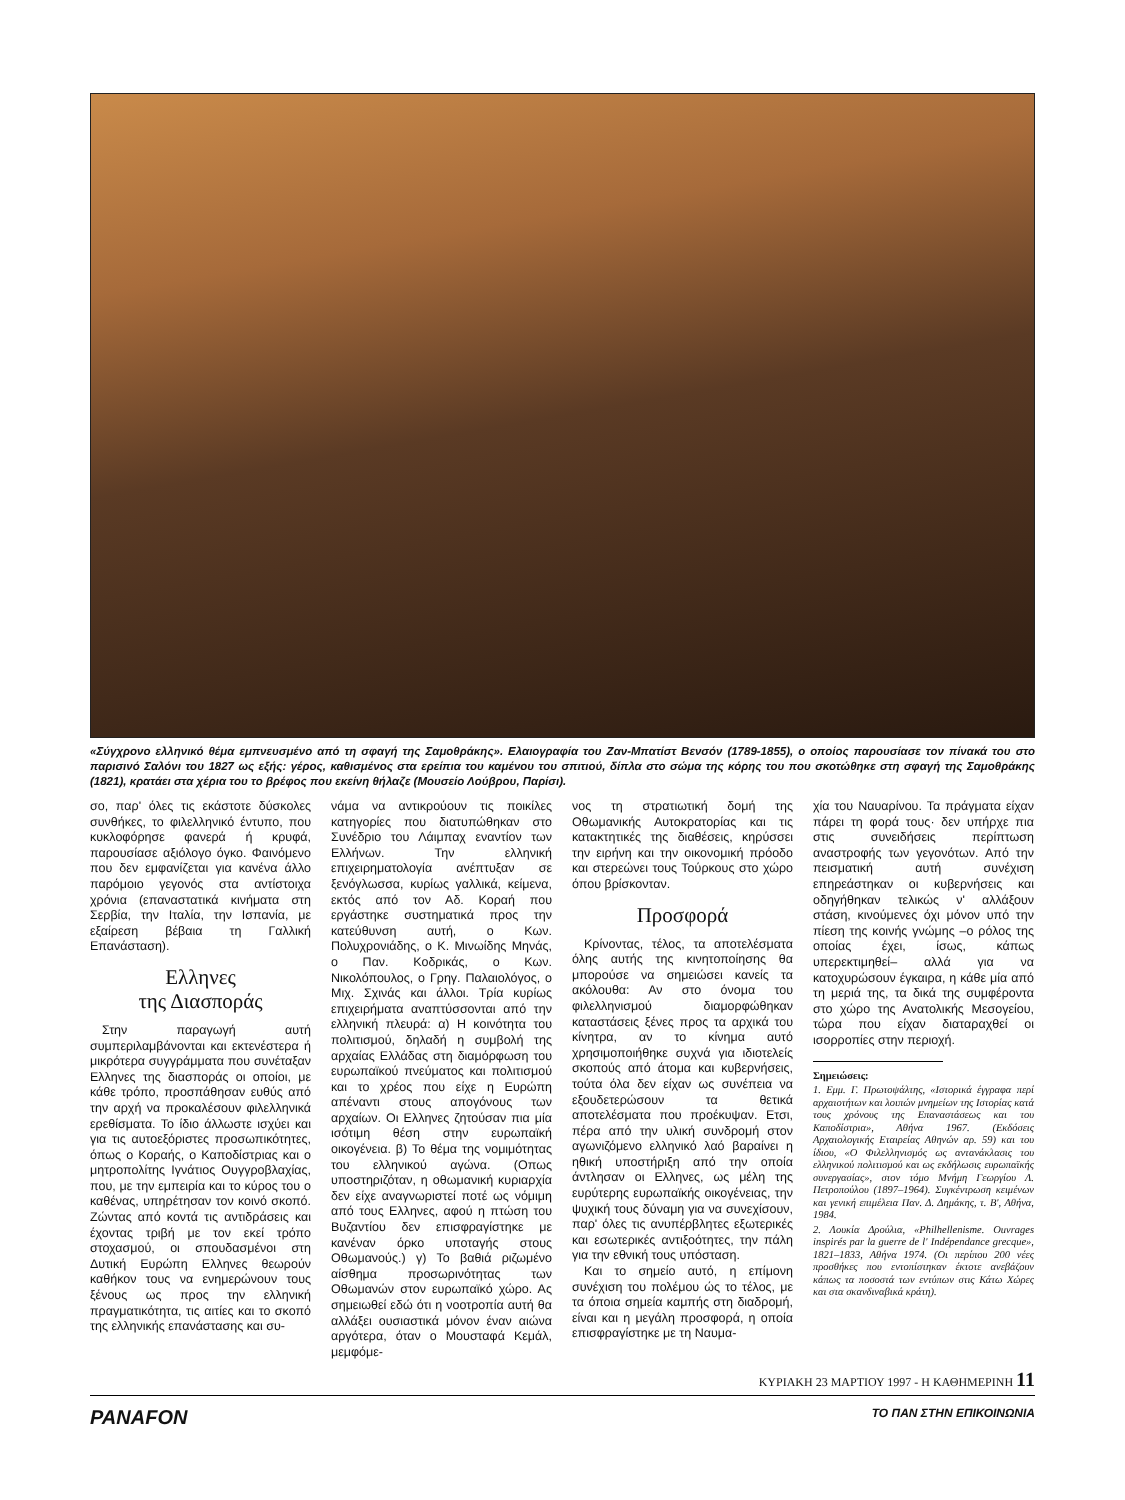«Σύγχρονο ελληνικό θέμα εμπνευσμένο από τη σφαγή της Σαμοθράκης». Ελαιογραφία του Ζαν-Μπατίστ Βενσόν (1789-1855), ο οποίος παρουσίασε τον πίνακά του στο παρισινό Σαλόνι του 1827 ως εξής: γέρος, καθισμένος στα ερείπια του καμένου του σπιτιού, δίπλα στο σώμα της κόρης του που σκοτώθηκε στη σφαγή της Σαμοθράκης (1821), κρατάει στα χέρια του το βρέφος που εκείνη θήλαζε (Μουσείο Λούβρου, Παρίσι).
σο, παρ' όλες τις εκάστοτε δύσκολες συνθήκες, το φιλελληνικό έντυπο, που κυκλοφόρησε φανερά ή κρυφά, παρουσίασε αξιόλογο όγκο. Φαινόμενο που δεν εμφανίζεται για κανένα άλλο παρόμοιο γεγονός στα αντίστοιχα χρόνια (επαναστατικά κινήματα στη Σερβία, την Ιταλία, την Ισπανία, με εξαίρεση βέβαια τη Γαλλική Επανάσταση).
Ελληνες
της Διασποράς
Στην παραγωγή αυτή συμπεριλαμβάνονται και εκτενέστερα ή μικρότερα συγγράμματα που συνέταξαν Ελληνες της διασποράς οι οποίοι, με κάθε τρόπο, προσπάθησαν ευθύς από την αρχή να προκαλέσουν φιλελληνικά ερεθίσματα. Το ίδιο άλλωστε ισχύει και για τις αυτοεξόριστες προσωπικότητες, όπως ο Κοραής, ο Καποδίστριας και ο μητροπολίτης Ιγνάτιος Ουγγροβλαχίας, που, με την εμπειρία και το κύρος του ο καθένας, υπηρέτησαν τον κοινό σκοπό. Ζώντας από κοντά τις αντιδράσεις και έχοντας τριβή με τον εκεί τρόπο στοχασμού, οι σπουδασμένοι στη Δυτική Ευρώπη Ελληνες θεωρούν καθήκον τους να ενημερώνουν τους ξένους ως προς την ελληνική πραγματικότητα, τις αιτίες και το σκοπό της ελληνικής επανάστασης και συ-
νάμα να αντικρούουν τις ποικίλες κατηγορίες που διατυπώθηκαν στο Συνέδριο του Λάιμπαχ εναντίον των Ελλήνων. Την ελληνική επιχειρηματολογία ανέπτυξαν σε ξενόγλωσσα, κυρίως γαλλικά, κείμενα, εκτός από τον Αδ. Κοραή που εργάστηκε συστηματικά προς την κατεύθυνση αυτή, ο Κων. Πολυχρονιάδης, ο Κ. Μινωίδης Μηνάς, ο Παν. Κοδρικάς, ο Κων. Νικολόπουλος, ο Γρηγ. Παλαιολόγος, ο Μιχ. Σχινάς και άλλοι. Τρία κυρίως επιχειρήματα αναπτύσσονται από την ελληνική πλευρά: α) Η κοινότητα του πολιτισμού, δηλαδή η συμβολή της αρχαίας Ελλάδας στη διαμόρφωση του ευρωπαϊκού πνεύματος και πολιτισμού και το χρέος που είχε η Ευρώπη απέναντι στους απογόνους των αρχαίων. Οι Ελληνες ζητούσαν πια μία ισότιμη θέση στην ευρωπαϊκή οικογένεια. β) Το θέμα της νομιμότητας του ελληνικού αγώνα. (Οπως υποστηριζόταν, η οθωμανική κυριαρχία δεν είχε αναγνωριστεί ποτέ ως νόμιμη από τους Ελληνες, αφού η πτώση του Βυζαντίου δεν επισφραγίστηκε με κανέναν όρκο υποταγής στους Οθωμανούς.) γ) Το βαθιά ριζωμένο αίσθημα προσωρινότητας των Οθωμανών στον ευρωπαϊκό χώρο. Ας σημειωθεί εδώ ότι η νοοτροπία αυτή θα αλλάξει ουσιαστικά μόνον έναν αιώνα αργότερα, όταν ο Μουσταφά Κεμάλ, μεμφόμε-
νος τη στρατιωτική δομή της Οθωμανικής Αυτοκρατορίας και τις κατακτητικές της διαθέσεις, κηρύσσει την ειρήνη και την οικονομική πρόοδο και στερεώνει τους Τούρκους στο χώρο όπου βρίσκονταν.
Προσφορά
Κρίνοντας, τέλος, τα αποτελέσματα όλης αυτής της κινητοποίησης θα μπορούσε να σημειώσει κανείς τα ακόλουθα: Αν στο όνομα του φιλελληνισμού διαμορφώθηκαν καταστάσεις ξένες προς τα αρχικά του κίνητρα, αν το κίνημα αυτό χρησιμοποιήθηκε συχνά για ιδιοτελείς σκοπούς από άτομα και κυβερνήσεις, τούτα όλα δεν είχαν ως συνέπεια να εξουδετερώσουν τα θετικά αποτελέσματα που προέκυψαν. Ετσι, πέρα από την υλική συνδρομή στον αγωνιζόμενο ελληνικό λαό βαραίνει η ηθική υποστήριξη από την οποία άντλησαν οι Ελληνες, ως μέλη της ευρύτερης ευρωπαϊκής οικογένειας, την ψυχική τους δύναμη για να συνεχίσουν, παρ' όλες τις ανυπέρβλητες εξωτερικές και εσωτερικές αντιξοότητες, την πάλη για την εθνική τους υπόσταση.
Και το σημείο αυτό, η επίμονη συνέχιση του πολέμου ώς το τέλος, με τα όποια σημεία καμπής στη διαδρομή, είναι και η μεγάλη προσφορά, η οποία επισφραγίστηκε με τη Ναυμα-
χία του Ναυαρίνου. Τα πράγματα είχαν πάρει τη φορά τους· δεν υπήρχε πια στις συνειδήσεις περίπτωση αναστροφής των γεγονότων. Από την πεισματική αυτή συνέχιση επηρεάστηκαν οι κυβερνήσεις και οδηγήθηκαν τελικώς ν' αλλάξουν στάση, κινούμενες όχι μόνον υπό την πίεση της κοινής γνώμης –ο ρόλος της οποίας έχει, ίσως, κάπως υπερεκτιμηθεί– αλλά για να κατοχυρώσουν έγκαιρα, η κάθε μία από τη μεριά της, τα δικά της συμφέροντα στο χώρο της Ανατολικής Μεσογείου, τώρα που είχαν διαταραχθεί οι ισορροπίες στην περιοχή.
Σημειώσεις:
1. Εμμ. Γ. Πρωτοψάλτης, «Ιστορικά έγγραφα περί αρχαιοτήτων και λοιπών μνημείων της Ιστορίας κατά τους χρόνους της Επαναστάσεως και του Καποδίστρια», Αθήνα 1967. (Εκδόσεις Αρχαιολογικής Εταιρείας Αθηνών αρ. 59) και του ίδιου, «Ο Φιλελληνισμός ως αντανάκλασις του ελληνικού πολιτισμού και ως εκδήλωσις ευρωπαϊκής συνεργασίας», στον τόμο Μνήμη Γεωργίου Λ. Πετροπούλου (1897–1964). Συγκέντρωση κειμένων και γενική επιμέλεια Παν. Δ. Δημάκης, τ. Β', Αθήνα, 1984.
2. Λουκία Δρούλια, «Philhellenisme. Ouvrages inspirés par la guerre de l' Indépendance grecque», 1821–1833, Αθήνα 1974. (Οι περίπου 200 νέες προσθήκες που εντοπίστηκαν έκτοτε ανεβάζουν κάπως τα ποσοστά των εντύπων στις Κάτω Χώρες και στα σκανδιναβικά κράτη).
ΚΥΡΙΑΚΗ 23 ΜΑΡΤΙΟΥ 1997 - Η ΚΑΘΗΜΕΡΙΝΗ 11
PANAFON ΤΟ ΠΑΝ ΣΤΗΝ ΕΠΙΚΟΙΝΩΝΙΑ